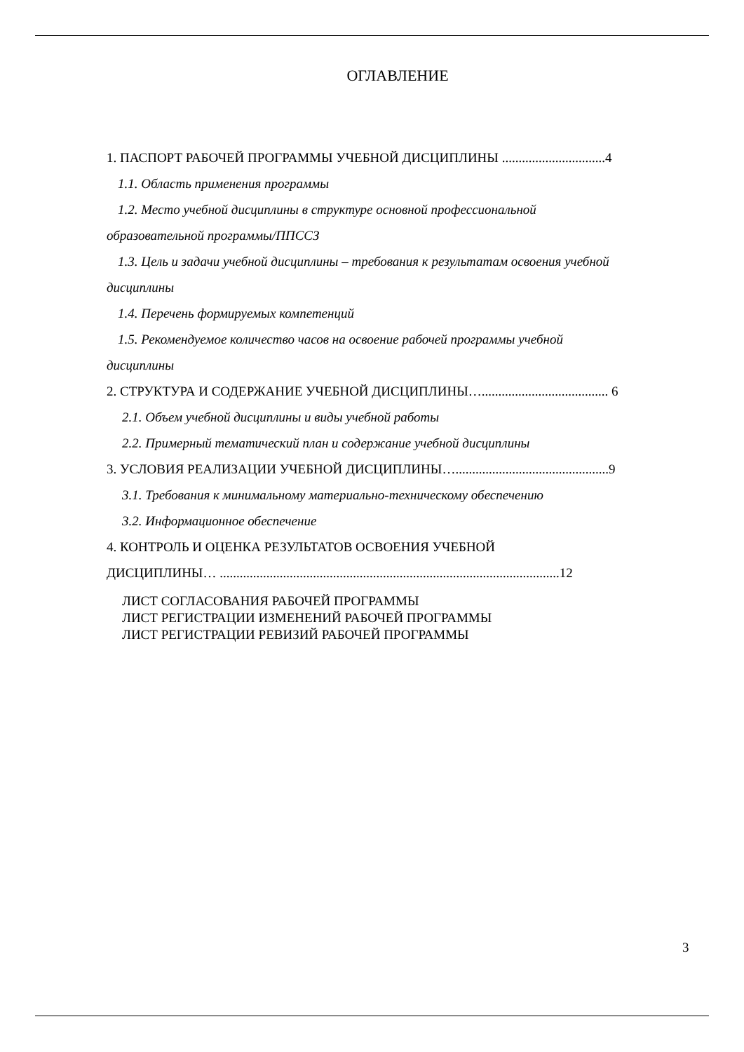ОГЛАВЛЕНИЕ
1. ПАСПОРТ РАБОЧЕЙ ПРОГРАММЫ УЧЕБНОЙ ДИСЦИПЛИНЫ ...............................4
1.1. Область применения программы
1.2. Место учебной дисциплины в структуре основной профессиональной
образовательной программы/ППССЗ
1.3. Цель и задачи учебной дисциплины – требования к результатам освоения учебной
дисциплины
1.4. Перечень формируемых компетенций
1.5. Рекомендуемое количество часов на освоение рабочей программы учебной
дисциплины
2. СТРУКТУРА И СОДЕРЖАНИЕ УЧЕБНОЙ ДИСЦИПЛИНЫ…...................................... 6
2.1. Объем учебной дисциплины и виды учебной работы
2.2. Примерный тематический план и содержание учебной дисциплины
3. УСЛОВИЯ РЕАЛИЗАЦИИ УЧЕБНОЙ ДИСЦИПЛИНЫ…..............................................9
3.1. Требования к минимальному материально-техническому обеспечению
3.2. Информационное обеспечение
4. КОНТРОЛЬ И ОЦЕНКА РЕЗУЛЬТАТОВ ОСВОЕНИЯ УЧЕБНОЙ
ДИСЦИПЛИНЫ… ......................................................................................................12
ЛИСТ СОГЛАСОВАНИЯ РАБОЧЕЙ ПРОГРАММЫ
ЛИСТ РЕГИСТРАЦИИ ИЗМЕНЕНИЙ РАБОЧЕЙ ПРОГРАММЫ
ЛИСТ РЕГИСТРАЦИИ РЕВИЗИЙ РАБОЧЕЙ ПРОГРАММЫ
3